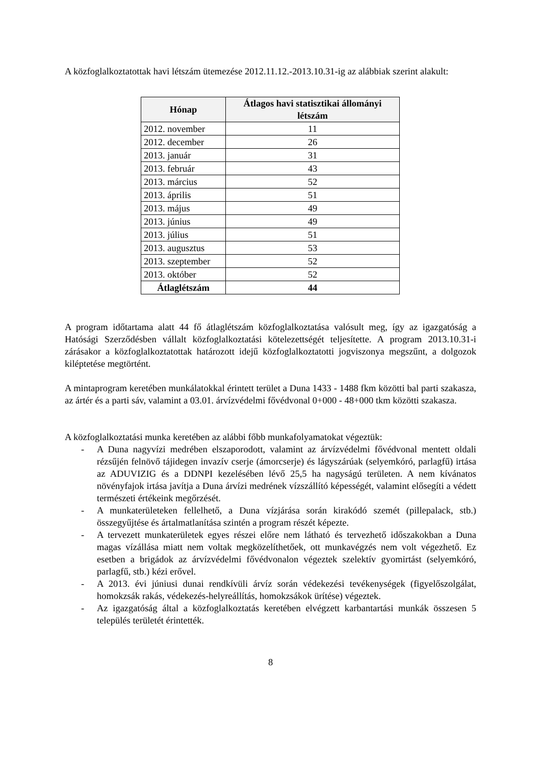A közfoglalkoztatottak havi létszám ütemezése 2012.11.12.-2013.10.31-ig az alábbiak szerint alakult:
| Hónap | Átlagos havi statisztikai állományi létszám |
| --- | --- |
| 2012. november | 11 |
| 2012. december | 26 |
| 2013. január | 31 |
| 2013. február | 43 |
| 2013. március | 52 |
| 2013. április | 51 |
| 2013. május | 49 |
| 2013. június | 49 |
| 2013. július | 51 |
| 2013. augusztus | 53 |
| 2013. szeptember | 52 |
| 2013. október | 52 |
| Átlaglétszám | 44 |
A program időtartama alatt 44 fő átlaglétszám közfoglalkoztatása valósult meg, így az igazgatóság a Hatósági Szerződésben vállalt közfoglalkoztatási kötelezettségét teljesítette. A program 2013.10.31-i zárásakor a közfoglalkoztatottak határozott idejű közfoglalkoztatotti jogviszonya megszűnt, a dolgozok kiléptetése megtörtént.
A mintaprogram keretében munkálatokkal érintett terület a Duna 1433 - 1488 fkm közötti bal parti szakasza, az ártér és a parti sáv, valamint a 03.01. árvízvédelmi fővédvonal 0+000 - 48+000 tkm közötti szakasza.
A közfoglalkoztatási munka keretében az alábbi főbb munkafolyamatokat végeztük:
- A Duna nagyvízi medrében elszaporodott, valamint az árvízvédelmi fővédvonal mentett oldali rézsűjén felnövő tájidegen invazív cserje (ámorcserje) és lágyszárúak (selyemkóró, parlagfű) irtása az ADUVIZIG és a DDNPI kezelésében lévő 25,5 ha nagyságú területen. A nem kívánatos növényfajok irtása javítja a Duna árvízi medrének vízszállító képességét, valamint elősegíti a védett természeti értékeink megőrzését.
- A munkaterületeken fellelhető, a Duna vízjárása során kirakódó szemét (pillepalack, stb.) összegyűjtése és ártalmatlanítása szintén a program részét képezte.
- A tervezett munkaterületek egyes részei előre nem látható és tervezhető időszakokban a Duna magas vízállása miatt nem voltak megközelíthetőek, ott munkavégzés nem volt végezhető. Ez esetben a brigádok az árvízvédelmi fővédvonalon végeztek szelektív gyomirtást (selyemkóró, parlagfű, stb.) kézi erővel.
- A 2013. évi júniusi dunai rendkívüli árvíz során védekezési tevékenységek (figyelőszolgálat, homokzsák rakás, védekezés-helyreállítás, homokzsákok ürítése) végeztek.
- Az igazgatóság által a közfoglalkoztatás keretében elvégzett karbantartási munkák összesen 5 település területét érintették.
8